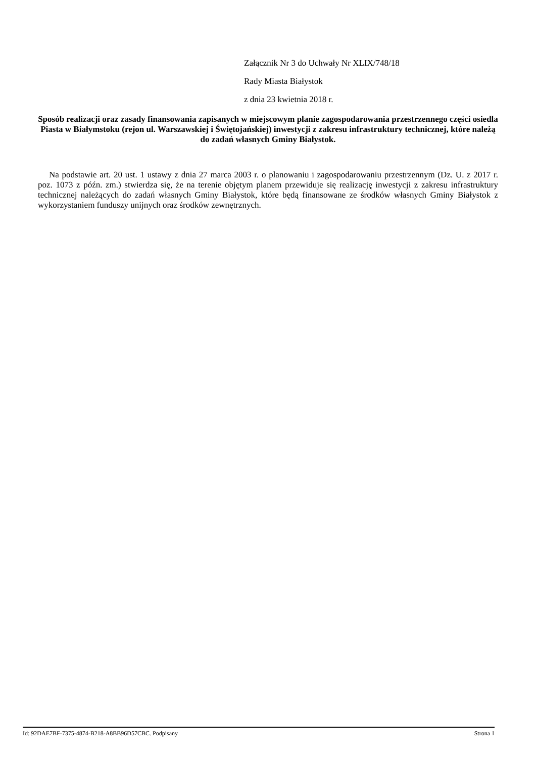Załącznik Nr 3 do Uchwały Nr XLIX/748/18
Rady Miasta Białystok
z dnia 23 kwietnia 2018 r.
Sposób realizacji oraz zasady finansowania zapisanych w miejscowym planie zagospodarowania przestrzennego części osiedla Piasta w Białymstoku (rejon ul. Warszawskiej i Świętojańskiej) inwestycji z zakresu infrastruktury technicznej, które należą do zadań własnych Gminy Białystok.
Na podstawie art. 20 ust. 1 ustawy z dnia 27 marca 2003 r. o planowaniu i zagospodarowaniu przestrzennym (Dz. U. z 2017 r. poz. 1073 z późn. zm.) stwierdza się, że na terenie objętym planem przewiduje się realizację inwestycji z zakresu infrastruktury technicznej należących do zadań własnych Gminy Białystok, które będą finansowane ze środków własnych Gminy Białystok z wykorzystaniem funduszy unijnych oraz środków zewnętrznych.
Id: 92DAE7BF-7375-4874-B218-A8BB96D57CBC. Podpisany Strona 1